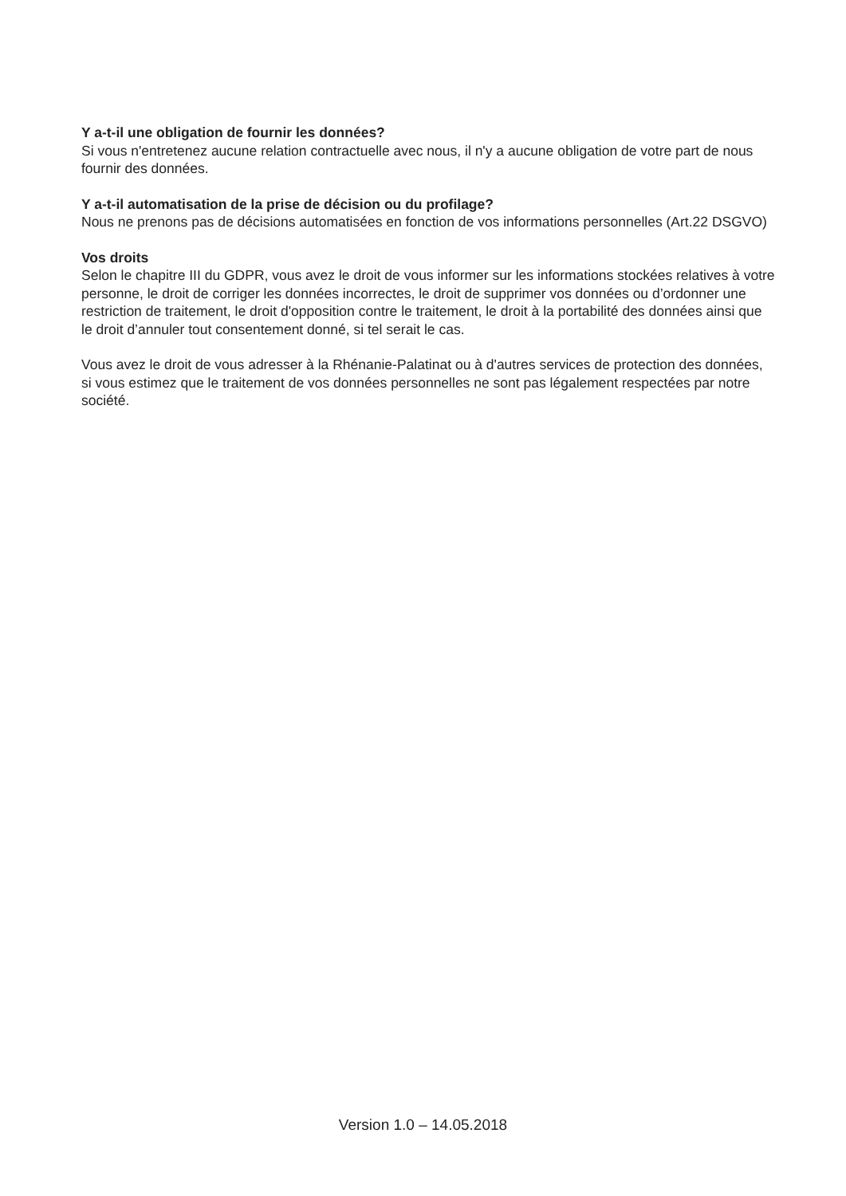Y a-t-il une obligation de fournir les données?
Si vous n'entretenez aucune relation contractuelle avec nous, il n'y a aucune obligation de votre part de nous fournir des données.
Y a-t-il automatisation de la prise de décision ou du profilage?
Nous ne prenons pas de décisions automatisées en fonction de vos informations personnelles (Art.22 DSGVO)
Vos droits
Selon le chapitre III du GDPR, vous avez le droit de vous informer sur les informations stockées relatives à votre personne, le droit de corriger les données incorrectes, le droit de supprimer vos données ou d’ordonner une restriction de traitement, le droit d'opposition contre le traitement, le droit à la portabilité des données ainsi que le droit d’annuler tout consentement donné, si tel serait le cas.
Vous avez le droit de vous adresser à la Rhénanie-Palatinat ou à d'autres services de protection des données, si vous estimez que le traitement de vos données personnelles ne sont pas légalement respectées par notre société.
Version 1.0 – 14.05.2018